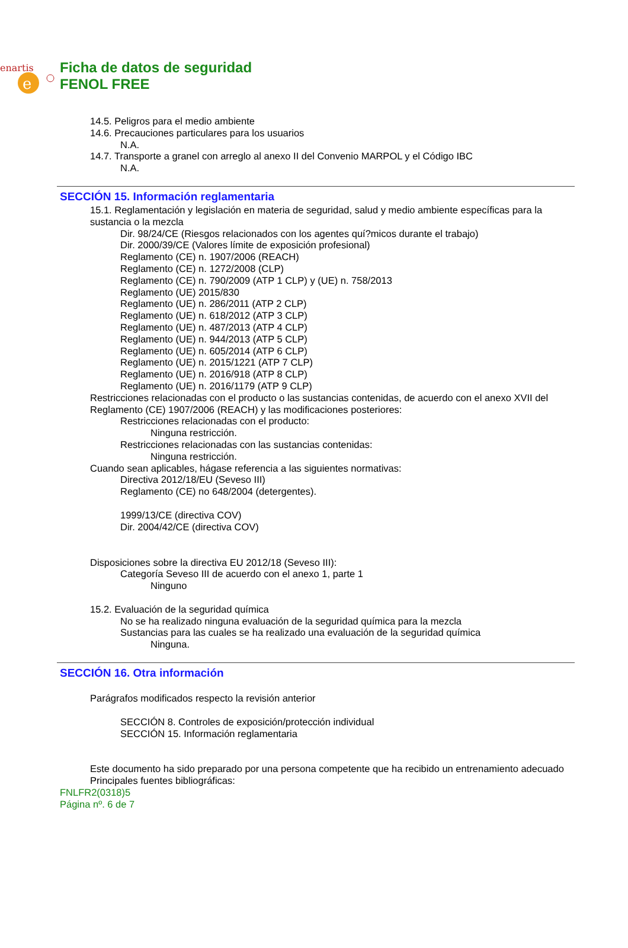enartis
e
Ficha de datos de seguridad
FENOL FREE
14.5. Peligros para el medio ambiente
14.6. Precauciones particulares para los usuarios
N.A.
14.7. Transporte a granel con arreglo al anexo II del Convenio MARPOL y el Código IBC
N.A.
SECCIÓN 15. Información reglamentaria
15.1. Reglamentación y legislación en materia de seguridad, salud y medio ambiente específicas para la sustancia o la mezcla
Dir. 98/24/CE (Riesgos relacionados con los agentes quí?micos durante el trabajo)
Dir. 2000/39/CE (Valores límite de exposición profesional)
Reglamento (CE) n. 1907/2006 (REACH)
Reglamento (CE) n. 1272/2008 (CLP)
Reglamento (CE) n. 790/2009 (ATP 1 CLP) y (UE) n. 758/2013
Reglamento (UE) 2015/830
Reglamento (UE) n. 286/2011 (ATP 2 CLP)
Reglamento (UE) n. 618/2012 (ATP 3 CLP)
Reglamento (UE) n. 487/2013 (ATP 4 CLP)
Reglamento (UE) n. 944/2013 (ATP 5 CLP)
Reglamento (UE) n. 605/2014 (ATP 6 CLP)
Reglamento (UE) n. 2015/1221 (ATP 7 CLP)
Reglamento (UE) n. 2016/918 (ATP 8 CLP)
Reglamento (UE) n. 2016/1179 (ATP 9 CLP)
Restricciones relacionadas con el producto o las sustancias contenidas, de acuerdo con el anexo XVII del Reglamento (CE) 1907/2006 (REACH) y las modificaciones posteriores:
Restricciones relacionadas con el producto:
Ninguna restricción.
Restricciones relacionadas con las sustancias contenidas:
Ninguna restricción.
Cuando sean aplicables, hágase referencia a las siguientes normativas:
Directiva 2012/18/EU (Seveso III)
Reglamento (CE) no 648/2004 (detergentes).
1999/13/CE (directiva COV)
Dir. 2004/42/CE (directiva COV)
Disposiciones sobre la directiva EU 2012/18 (Seveso III):
Categoría Seveso III de acuerdo con el anexo 1, parte 1
Ninguno
15.2. Evaluación de la seguridad química
No se ha realizado ninguna evaluación de la seguridad química para la mezcla
Sustancias para las cuales se ha realizado una evaluación de la seguridad química
Ninguna.
SECCIÓN 16. Otra información
Parágrafos modificados respecto la revisión anterior
SECCIÓN 8. Controles de exposición/protección individual
SECCIÓN 15. Información reglamentaria
Este documento ha sido preparado por una persona competente que ha recibido un entrenamiento adecuado
Principales fuentes bibliográficas:
FNLFR2(0318)5
Página nº. 6 de 7